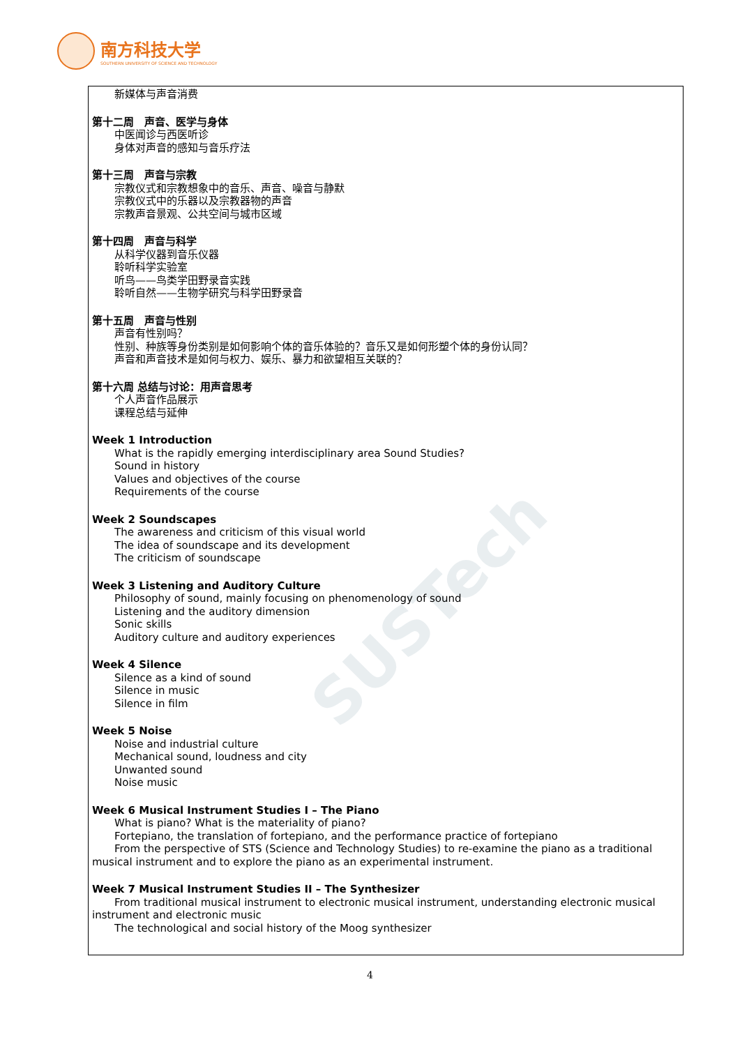南方科技大学
SOUTHERN UNIVERSITY OF SCIENCE AND TECHNOLOGY
SUSTech
新媒体与声音消费
第十二周　声音、医学与身体
中医闻诊与西医听诊
身体对声音的感知与音乐疗法
第十三周　声音与宗教
宗教仪式和宗教想象中的音乐、声音、噪音与静默
宗教仪式中的乐器以及宗教器物的声音
宗教声音景观、公共空间与城市区域
第十四周　声音与科学
从科学仪器到音乐仪器
聆听科学实验室
听鸟——鸟类学田野录音实践
聆听自然——生物学研究与科学田野录音
第十五周　声音与性别
声音有性别吗？
性别、种族等身份类别是如何影响个体的音乐体验的？音乐又是如何形塑个体的身份认同？
声音和声音技术是如何与权力、娱乐、暴力和欲望相互关联的？
第十六周 总结与讨论：用声音思考
个人声音作品展示
课程总结与延伸
Week 1 Introduction
What is the rapidly emerging interdisciplinary area Sound Studies?
Sound in history
Values and objectives of the course
Requirements of the course
Week 2 Soundscapes
The awareness and criticism of this visual world
The idea of soundscape and its development
The criticism of soundscape
Week 3 Listening and Auditory Culture
Philosophy of sound, mainly focusing on phenomenology of sound
Listening and the auditory dimension
Sonic skills
Auditory culture and auditory experiences
Week 4 Silence
Silence as a kind of sound
Silence in music
Silence in film
Week 5 Noise
Noise and industrial culture
Mechanical sound, loudness and city
Unwanted sound
Noise music
Week 6 Musical Instrument Studies I – The Piano
What is piano? What is the materiality of piano?
Fortepiano, the translation of fortepiano, and the performance practice of fortepiano
From the perspective of STS (Science and Technology Studies) to re-examine the piano as a traditional musical instrument and to explore the piano as an experimental instrument.
Week 7 Musical Instrument Studies II – The Synthesizer
From traditional musical instrument to electronic musical instrument, understanding electronic musical instrument and electronic music
The technological and social history of the Moog synthesizer
4